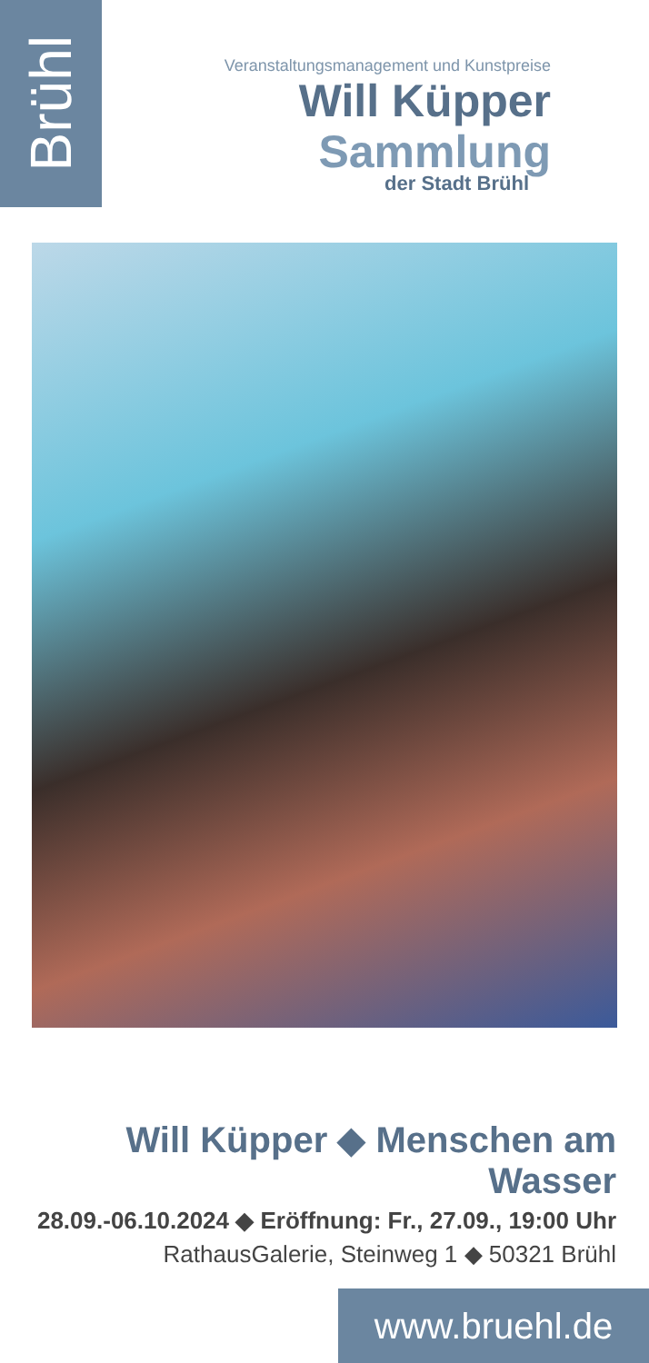Brühl
Veranstaltungsmanagement und Kunstpreise
Will Küpper Sammlung
der Stadt Brühl
Will Küpper ◆ Menschen am Wasser
28.09.-06.10.2024 ◆ Eröffnung: Fr., 27.09., 19:00 Uhr
RathausGalerie, Steinweg 1 ◆ 50321 Brühl
www.bruehl.de